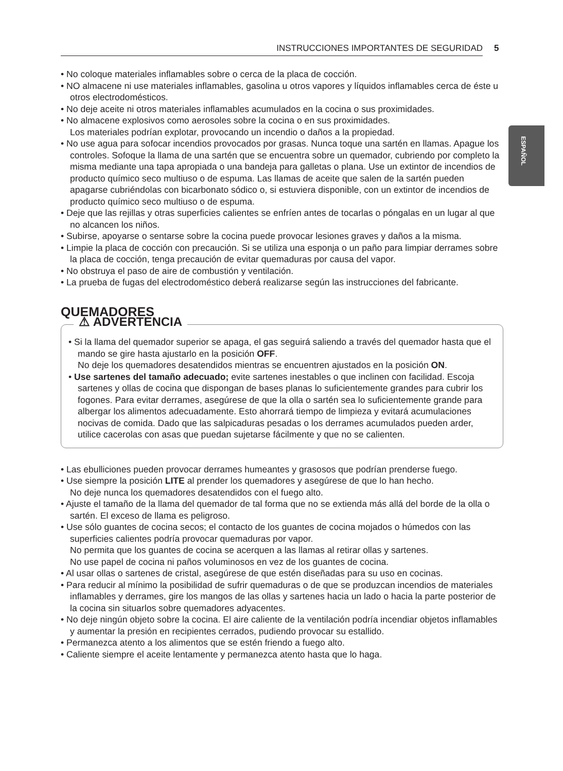INSTRUCCIONES IMPORTANTES DE SEGURIDAD 5
ESPAÑOL
• No coloque materiales inflamables sobre o cerca de la placa de cocción.
• NO almacene ni use materiales inflamables, gasolina u otros vapores y líquidos inflamables cerca de éste u otros electrodomésticos.
• No deje aceite ni otros materiales inflamables acumulados en la cocina o sus proximidades.
• No almacene explosivos como aerosoles sobre la cocina o en sus proximidades.
Los materiales podrían explotar, provocando un incendio o daños a la propiedad.
• No use agua para sofocar incendios provocados por grasas. Nunca toque una sartén en llamas. Apague los controles. Sofoque la llama de una sartén que se encuentra sobre un quemador, cubriendo por completo la misma mediante una tapa apropiada o una bandeja para galletas o plana. Use un extintor de incendios de producto químico seco multiuso o de espuma. Las llamas de aceite que salen de la sartén pueden apagarse cubriéndolas con bicarbonato sódico o, si estuviera disponible, con un extintor de incendios de producto químico seco multiuso o de espuma.
• Deje que las rejillas y otras superficies calientes se enfríen antes de tocarlas o póngalas en un lugar al que no alcancen los niños.
• Subirse, apoyarse o sentarse sobre la cocina puede provocar lesiones graves y daños a la misma.
• Limpie la placa de cocción con precaución. Si se utiliza una esponja o un paño para limpiar derrames sobre la placa de cocción, tenga precaución de evitar quemaduras por causa del vapor.
• No obstruya el paso de aire de combustión y ventilación.
• La prueba de fugas del electrodoméstico deberá realizarse según las instrucciones del fabricante.
QUEMADORES
⚠ ADVERTENCIA
• Si la llama del quemador superior se apaga, el gas seguirá saliendo a través del quemador hasta que el mando se gire hasta ajustarlo en la posición OFF.
No deje los quemadores desatendidos mientras se encuentren ajustados en la posición ON.
• Use sartenes del tamaño adecuado; evite sartenes inestables o que inclinen con facilidad. Escoja sartenes y ollas de cocina que dispongan de bases planas lo suficientemente grandes para cubrir los fogones. Para evitar derrames, asegúrese de que la olla o sartén sea lo suficientemente grande para albergar los alimentos adecuadamente. Esto ahorrará tiempo de limpieza y evitará acumulaciones nocivas de comida. Dado que las salpicaduras pesadas o los derrames acumulados pueden arder, utilice cacerolas con asas que puedan sujetarse fácilmente y que no se calienten.
• Las ebulliciones pueden provocar derrames humeantes y grasosos que podrían prenderse fuego.
• Use siempre la posición LITE al prender los quemadores y asegúrese de que lo han hecho.
No deje nunca los quemadores desatendidos con el fuego alto.
• Ajuste el tamaño de la llama del quemador de tal forma que no se extienda más allá del borde de la olla o sartén. El exceso de llama es peligroso.
• Use sólo guantes de cocina secos; el contacto de los guantes de cocina mojados o húmedos con las superficies calientes podría provocar quemaduras por vapor.
No permita que los guantes de cocina se acerquen a las llamas al retirar ollas y sartenes.
No use papel de cocina ni paños voluminosos en vez de los guantes de cocina.
• Al usar ollas o sartenes de cristal, asegúrese de que estén diseñadas para su uso en cocinas.
• Para reducir al mínimo la posibilidad de sufrir quemaduras o de que se produzcan incendios de materiales inflamables y derrames, gire los mangos de las ollas y sartenes hacia un lado o hacia la parte posterior de la cocina sin situarlos sobre quemadores adyacentes.
• No deje ningún objeto sobre la cocina. El aire caliente de la ventilación podría incendiar objetos inflamables y aumentar la presión en recipientes cerrados, pudiendo provocar su estallido.
• Permanezca atento a los alimentos que se estén friendo a fuego alto.
• Caliente siempre el aceite lentamente y permanezca atento hasta que lo haga.